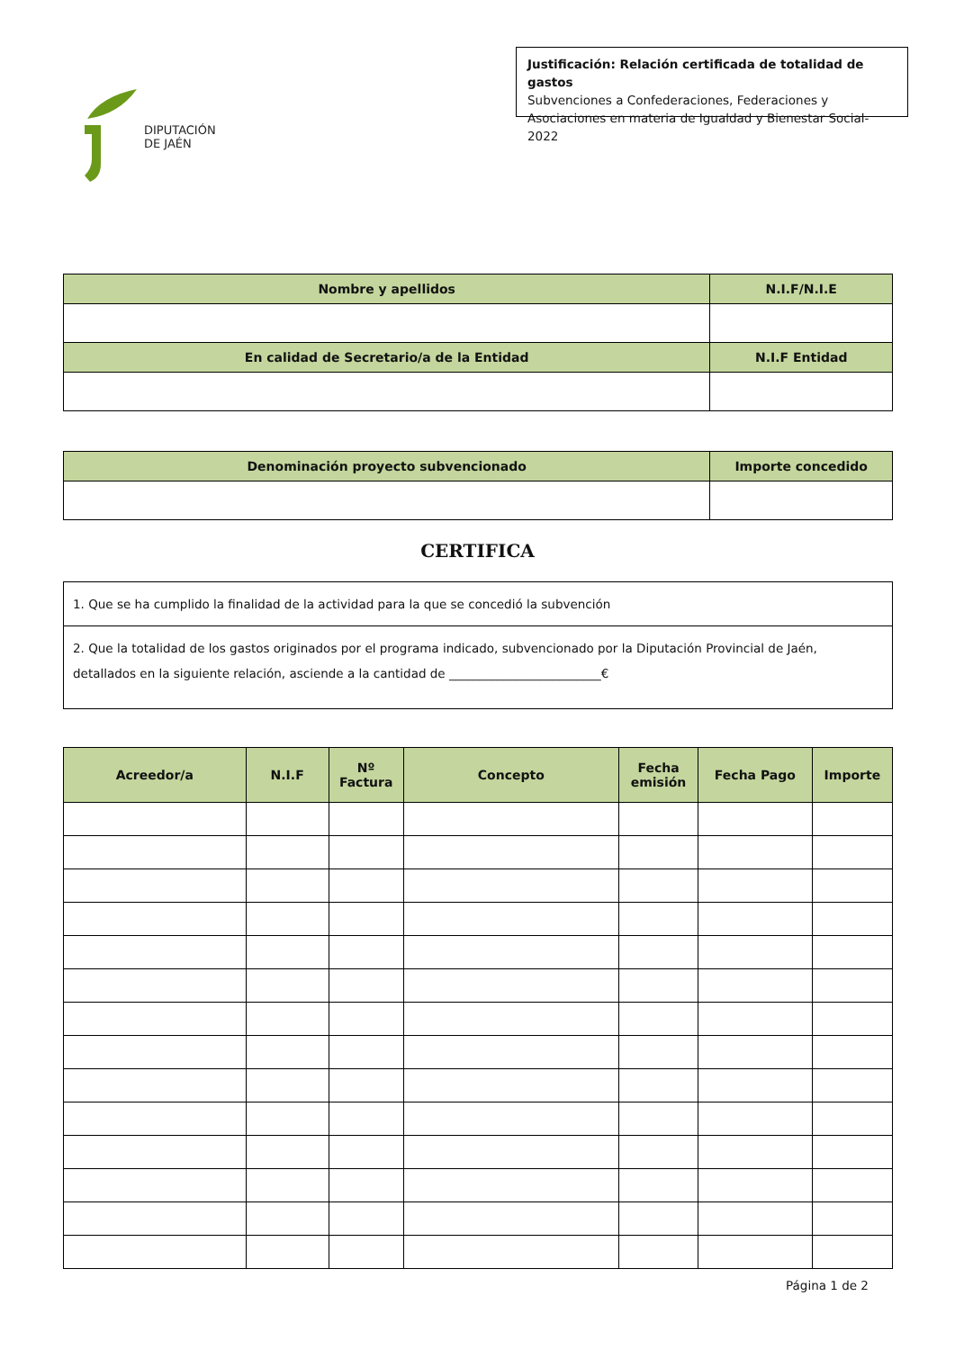DIPUTACIÓN
DE JAÉN
Justificación: Relación certificada de totalidad de gastos
Subvenciones a Confederaciones, Federaciones y Asociaciones en materia de Igualdad y Bienestar Social-2022
| Nombre y apellidos | N.I.F/N.I.E |
| --- | --- |
| En calidad de Secretario/a de la Entidad | N.I.F Entidad |
| Denominación proyecto subvencionado | Importe concedido |
| --- | --- |
CERTIFICA
| 1. Que se ha cumplido la finalidad de la actividad para la que se concedió la subvención |
| 2. Que la totalidad de los gastos originados por el programa indicado, subvencionado por la Diputación Provincial de Jaén, detallados en la siguiente relación, asciende a la cantidad de _________________________€ |
| Acreedor/a | N.I.F | Nº Factura | Concepto | Fecha emisión | Fecha Pago | Importe |
| --- | --- | --- | --- | --- | --- | --- |
Página 1 de 2